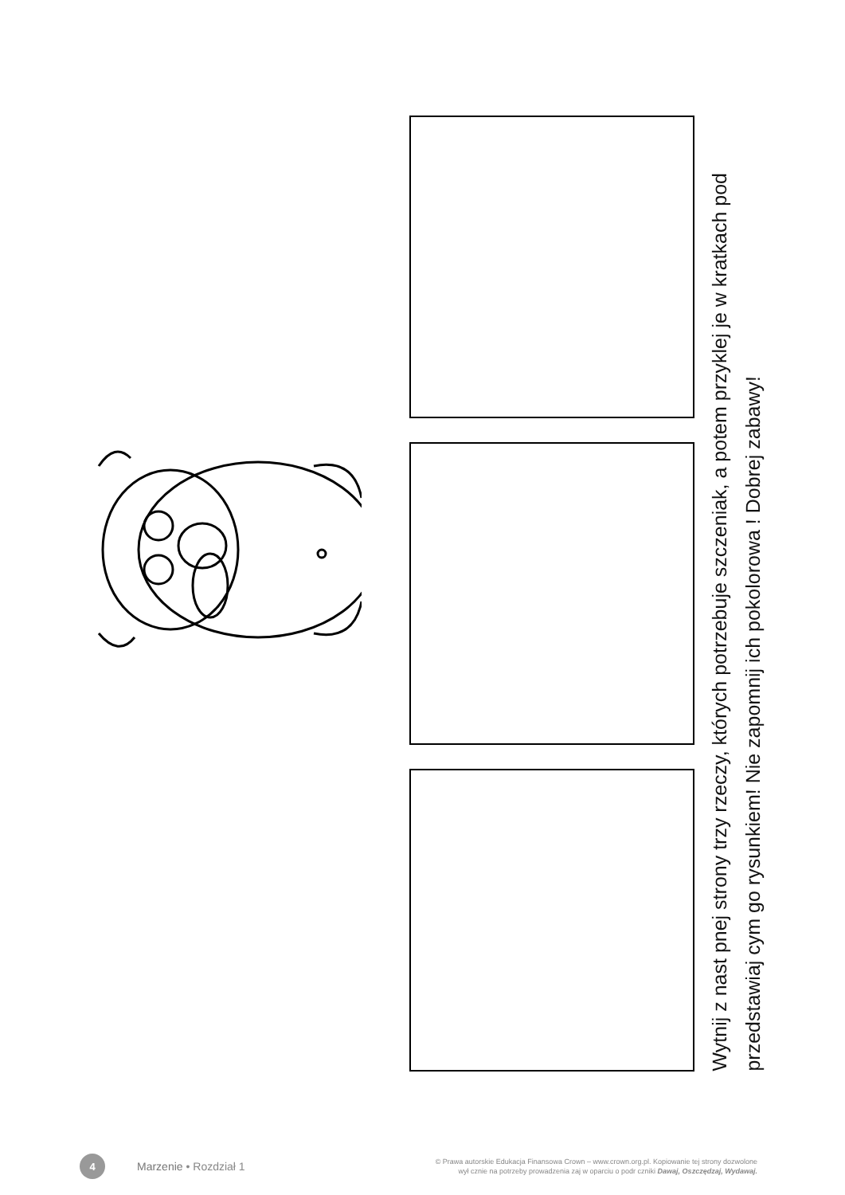Wytnij z nast pnej strony trzy rzeczy, których potrzebuje szczeniak, a potem przyklej je w kratkach pod
przedstawiaj cym go rysunkiem! Nie zapomnij ich pokolorowa ! Dobrej zabawy!
4
Marzenie • Rozdział 1
© Prawa autorskie Edukacja Finansowa Crown – www.crown.org.pl. Kopiowanie tej strony dozwolone
wył cznie na potrzeby prowadzenia zaj w oparciu o podr czniki Dawaj, Oszczędzaj, Wydawaj.